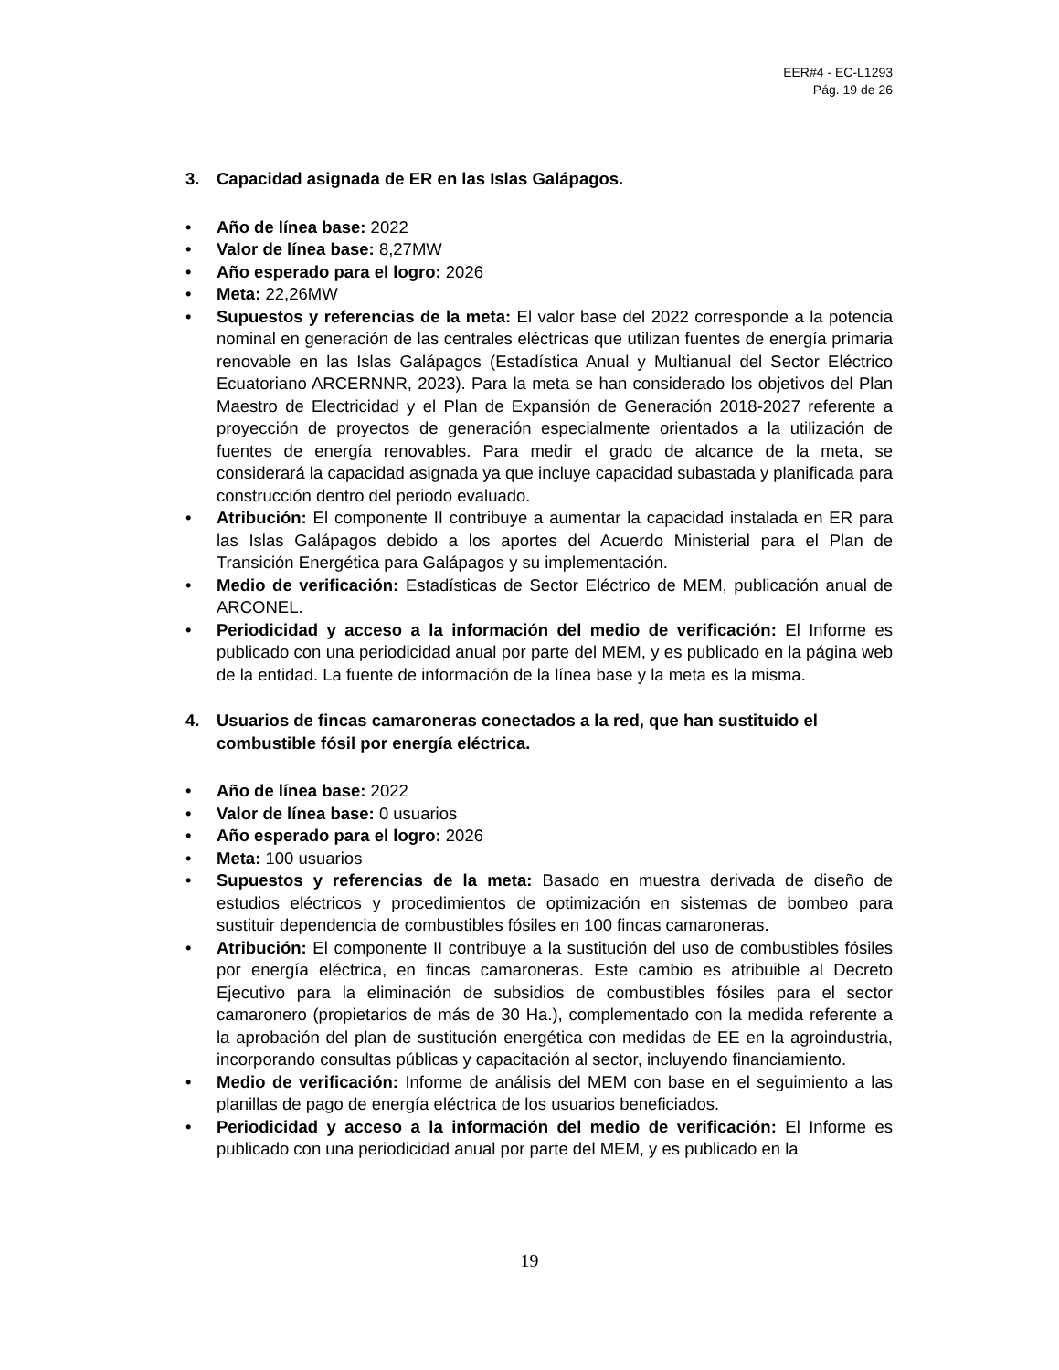EER#4 - EC-L1293
Pág. 19 de 26
3. Capacidad asignada de ER en las Islas Galápagos.
• Año de línea base: 2022
• Valor de línea base: 8,27MW
• Año esperado para el logro: 2026
• Meta: 22,26MW
• Supuestos y referencias de la meta: El valor base del 2022 corresponde a la potencia nominal en generación de las centrales eléctricas que utilizan fuentes de energía primaria renovable en las Islas Galápagos (Estadística Anual y Multianual del Sector Eléctrico Ecuatoriano ARCERNNR, 2023). Para la meta se han considerado los objetivos del Plan Maestro de Electricidad y el Plan de Expansión de Generación 2018-2027 referente a proyección de proyectos de generación especialmente orientados a la utilización de fuentes de energía renovables. Para medir el grado de alcance de la meta, se considerará la capacidad asignada ya que incluye capacidad subastada y planificada para construcción dentro del periodo evaluado.
• Atribución: El componente II contribuye a aumentar la capacidad instalada en ER para las Islas Galápagos debido a los aportes del Acuerdo Ministerial para el Plan de Transición Energética para Galápagos y su implementación.
• Medio de verificación: Estadísticas de Sector Eléctrico de MEM, publicación anual de ARCONEL.
• Periodicidad y acceso a la información del medio de verificación: El Informe es publicado con una periodicidad anual por parte del MEM, y es publicado en la página web de la entidad. La fuente de información de la línea base y la meta es la misma.
4. Usuarios de fincas camaroneras conectados a la red, que han sustituido el combustible fósil por energía eléctrica.
• Año de línea base: 2022
• Valor de línea base: 0 usuarios
• Año esperado para el logro: 2026
• Meta: 100 usuarios
• Supuestos y referencias de la meta: Basado en muestra derivada de diseño de estudios eléctricos y procedimientos de optimización en sistemas de bombeo para sustituir dependencia de combustibles fósiles en 100 fincas camaroneras.
• Atribución: El componente II contribuye a la sustitución del uso de combustibles fósiles por energía eléctrica, en fincas camaroneras. Este cambio es atribuible al Decreto Ejecutivo para la eliminación de subsidios de combustibles fósiles para el sector camaronero (propietarios de más de 30 Ha.), complementado con la medida referente a la aprobación del plan de sustitución energética con medidas de EE en la agroindustria, incorporando consultas públicas y capacitación al sector, incluyendo financiamiento.
• Medio de verificación: Informe de análisis del MEM con base en el seguimiento a las planillas de pago de energía eléctrica de los usuarios beneficiados.
• Periodicidad y acceso a la información del medio de verificación: El Informe es publicado con una periodicidad anual por parte del MEM, y es publicado en la
19